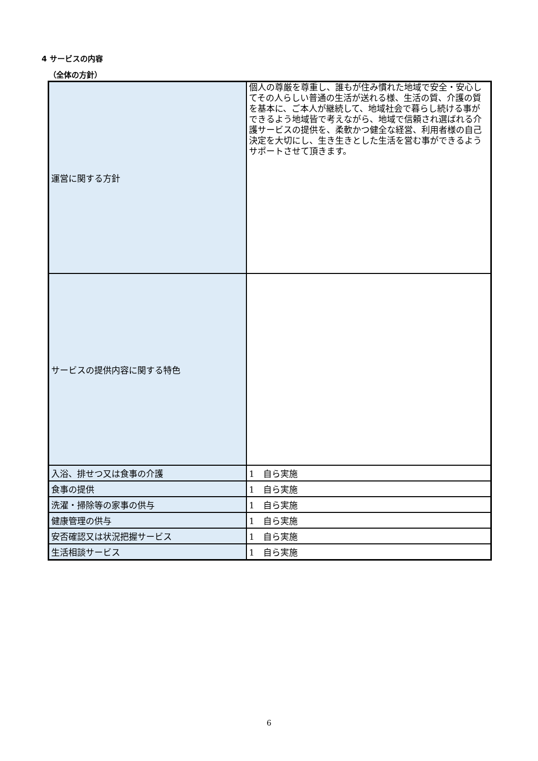4 サービスの内容
（全体の方針）
| 運営に関する方針 | 個人の尊厳を尊重し、誰もが住み慣れた地域で安全・安心してその人らしい普通の生活が送れる様、生活の質、介護の質を基本に、ご本人が継続して、地域社会で暮らし続ける事ができるよう地域皆で考えながら、地域で信頼され選ばれる介護サービスの提供を、柔軟かつ健全な経営、利用者様の自己決定を大切にし、生き生きとした生活を営む事ができるようサポートさせて頂きます。 |
| サービスの提供内容に関する特色 | |
| 入浴、排せつ又は食事の介護 | 1 自ら実施 |
| 食事の提供 | 1 自ら実施 |
| 洗濯・掃除等の家事の供与 | 1 自ら実施 |
| 健康管理の供与 | 1 自ら実施 |
| 安否確認又は状況把握サービス | 1 自ら実施 |
| 生活相談サービス | 1 自ら実施 |
6